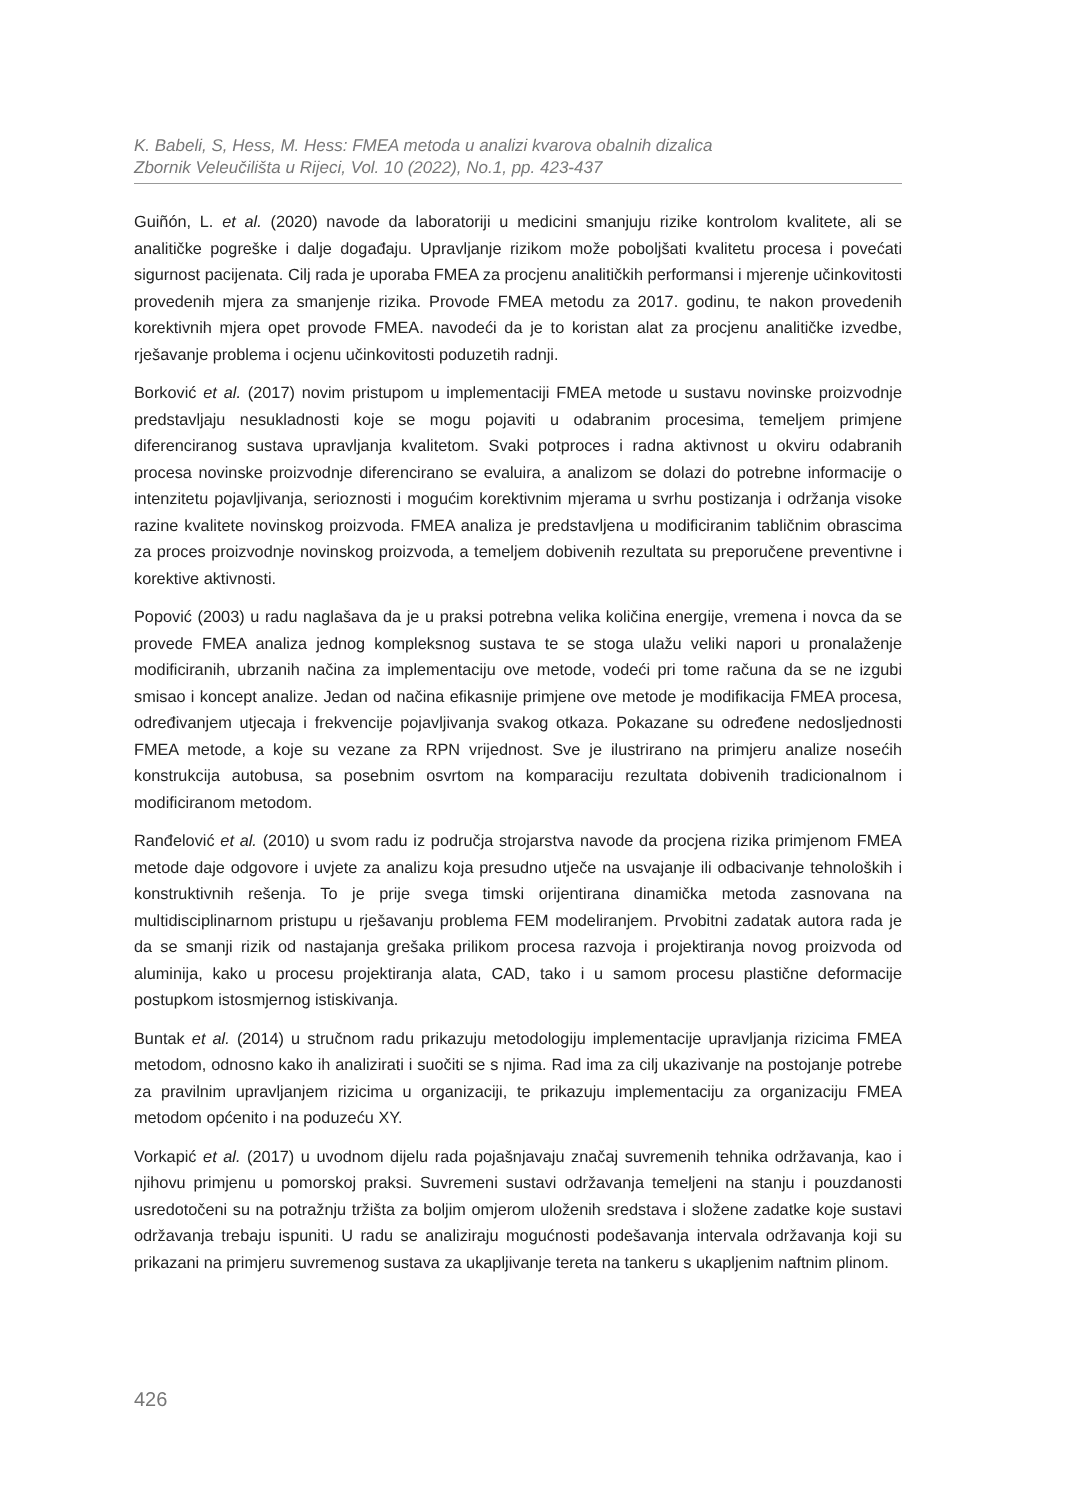K. Babeli, S, Hess, M. Hess: FMEA metoda u analizi kvarova obalnih dizalica
Zbornik Veleučilišta u Rijeci, Vol. 10 (2022), No.1, pp. 423-437
Guiñón, L. et al. (2020) navode da laboratoriji u medicini smanjuju rizike kontrolom kvalitete, ali se analitičke pogreške i dalje događaju. Upravljanje rizikom može poboljšati kvalitetu procesa i povećati sigurnost pacijenata. Cilj rada je uporaba FMEA za procjenu analitičkih performansi i mjerenje učinkovitosti provedenih mjera za smanjenje rizika. Provode FMEA metodu za 2017. godinu, te nakon provedenih korektivnih mjera opet provode FMEA. navodeći da je to koristan alat za procjenu analitičke izvedbe, rješavanje problema i ocjenu učinkovitosti poduzetih radnji.
Borković et al. (2017) novim pristupom u implementaciji FMEA metode u sustavu novinske proizvodnje predstavljaju nesukladnosti koje se mogu pojaviti u odabranim procesima, temeljem primjene diferenciranog sustava upravljanja kvalitetom. Svaki potproces i radna aktivnost u okviru odabranih procesa novinske proizvodnje diferencirano se evaluira, a analizom se dolazi do potrebne informacije o intenzitetu pojavljivanja, serioznosti i mogućim korektivnim mjerama u svrhu postizanja i održanja visoke razine kvalitete novinskog proizvoda. FMEA analiza je predstavljena u modificiranim tabličnim obrascima za proces proizvodnje novinskog proizvoda, a temeljem dobivenih rezultata su preporučene preventivne i korektive aktivnosti.
Popović (2003) u radu naglašava da je u praksi potrebna velika količina energije, vremena i novca da se provede FMEA analiza jednog kompleksnog sustava te se stoga ulažu veliki napori u pronalaženje modificiranih, ubrzanih načina za implementaciju ove metode, vodeći pri tome računa da se ne izgubi smisao i koncept analize. Jedan od načina efikasnije primjene ove metode je modifikacija FMEA procesa, određivanjem utjecaja i frekvencije pojavljivanja svakog otkaza. Pokazane su određene nedosljednosti FMEA metode, a koje su vezane za RPN vrijednost. Sve je ilustrirano na primjeru analize nosećih konstrukcija autobusa, sa posebnim osvrtom na komparaciju rezultata dobivenih tradicionalnom i modificiranom metodom.
Ranđelović et al. (2010) u svom radu iz područja strojarstva navode da procjena rizika primjenom FMEA metode daje odgovore i uvjete za analizu koja presudno utječe na usvajanje ili odbacivanje tehnoloških i konstruktivnih rešenja. To je prije svega timski orijentirana dinamička metoda zasnovana na multidisciplinarnom pristupu u rješavanju problema FEM modeliranjem. Prvobitni zadatak autora rada je da se smanji rizik od nastajanja grešaka prilikom procesa razvoja i projektiranja novog proizvoda od aluminija, kako u procesu projektiranja alata, CAD, tako i u samom procesu plastične deformacije postupkom istosmjernog istiskivanja.
Buntak et al. (2014) u stručnom radu prikazuju metodologiju implementacije upravljanja rizicima FMEA metodom, odnosno kako ih analizirati i suočiti se s njima. Rad ima za cilj ukazivanje na postojanje potrebe za pravilnim upravljanjem rizicima u organizaciji, te prikazuju implementaciju za organizaciju FMEA metodom općenito i na poduzeću XY.
Vorkapić et al. (2017) u uvodnom dijelu rada pojašnjavaju značaj suvremenih tehnika održavanja, kao i njihovu primjenu u pomorskoj praksi. Suvremeni sustavi održavanja temeljeni na stanju i pouzdanosti usredotočeni su na potražnju tržišta za boljim omjerom uloženih sredstava i složene zadatke koje sustavi održavanja trebaju ispuniti. U radu se analiziraju mogućnosti podešavanja intervala održavanja koji su prikazani na primjeru suvremenog sustava za ukapljivanje tereta na tankeru s ukapljenim naftnim plinom.
426